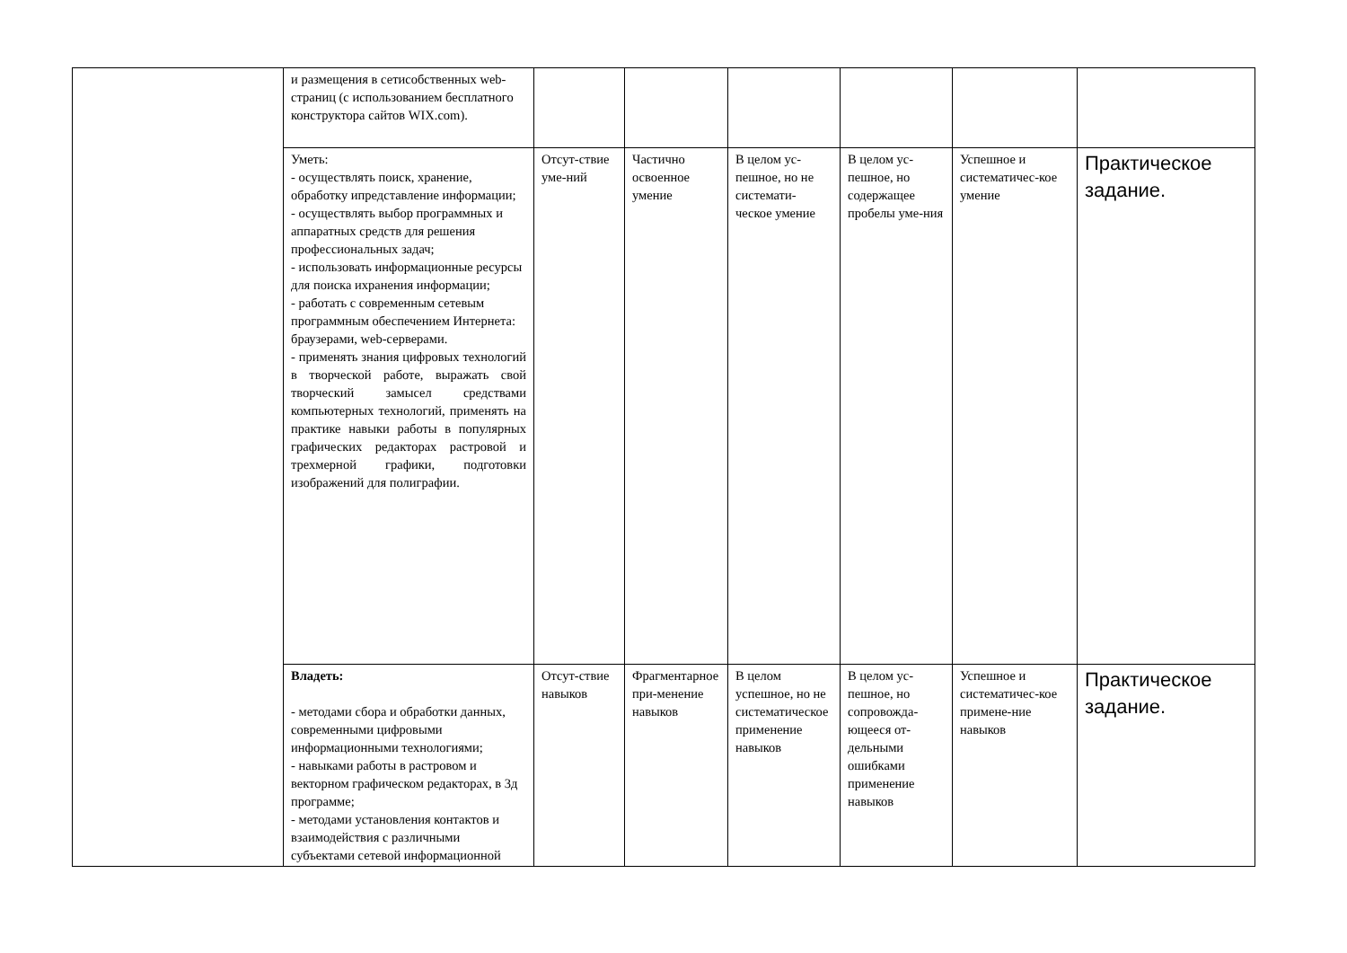| | и размещения в сетисобственных web-страниц (с использованием бесплатного конструктора сайтов WIX.com). | | | | | | |
| | Уметь: - осуществлять поиск, хранение, обработку ипредставление информации; - осуществлять выбор программных и аппаратных средств для решения профессиональных задач; - использовать информационные ресурсы для поиска ихранения информации; - работать с современным сетевым программным обеспечением Интернета: браузерами, web-серверами. - применять знания цифровых технологий в творческой работе, выражать свой творческий замысел средствами компьютерных технологий, применять на практике навыки работы в популярных графических редакторах растровой и трехмерной графики, подготовки изображений для полиграфии. | Отсут-ствие уме-ний | Частично освоенное умение | В целом ус-пешное, но не системати-ческое умение | В целом ус-пешное, но содержащее пробелы уме-ния | Успешное и систематичес-кое умение | Практическое задание. |
| | Владеть: - методами сбора и обработки данных, современными цифровыми информационными технологиями; - навыками работы в растровом и векторном графическом редакторах, в 3д программе; - методами установления контактов и взаимодействия с различными субъектами сетевой информационной | Отсут-ствие навыков | Фрагментарное при-менение навыков | В целом успешное, но не систематическое применение навыков | В целом ус-пешное, но сопровожда-ющееся от-дельными ошибками применение навыков | Успешное и систематичес-кое примене-ние навыков | Практическое задание. |